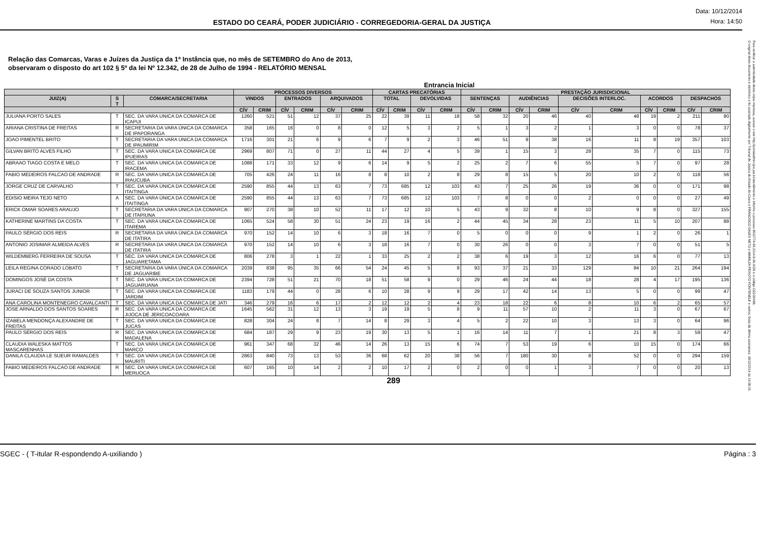ESTADO DO CEARÁ, PODER JUDICIÁRIO - CORREGEDORIA-GERAL DA JUSTIÇA
Data: 10/12/2014
Hora: 14:50
Relação das Comarcas, Varas e Juízes da Justiça da 1ª Instância que, no mês de SETEMBRO do Ano de 2013,
observaram o disposto do art 102 § 5º da lei Nº 12.342, de 28 de Julho de 1994 - RELATÓRIO MENSAL
Entrancia Inicial
| | | | PROCESSOS DIVERSOS | | | | | | CARTAS PRECATÓRIAS | | | | PRESTAÇÃO JURISDICIONAL | | | | | | | | | |
| --- | --- | --- | --- | --- | --- | --- | --- | --- | --- | --- | --- | --- | --- | --- | --- | --- | --- | --- | --- | --- | --- | --- |
| JUIZ(A) | S T | COMARCA/SECRETARIA | VINDOS | | ENTRADOS | | ARQUIVADOS | | TOTAL | | DEVOLVIDAS | | SENTENÇAS | | AUDIÊNCIAS | | DECISÕES INTERLOC. | | ACORDOS | | DESPACHOS | |
| | | | CÍV | CRIM | CÍV | CRIM | CÍV | CRIM | CÍV | CRIM | CÍV | CRIM | CÍV | CRIM | CÍV | CRIM | CÍV | CRIM | CÍV | CRIM | CÍV | CRIM |
| JULIANA PORTO SALES | T | SEC. DA VARA UNICA DA COMARCA DE ICAPUI | 1260 | 521 | 51 | 12 | 37 | 25 | 22 | 39 | 11 | 18 | 58 | 32 | 20 | 46 | 40 | 48 | 19 | 2 | 211 | 80 |
| ARIANA CRISTINA DE FREITAS | R | SECRETARIA DA VARA ÚNICA DA COMARCA DE IPAPORANGA | 358 | 165 | 16 | 0 | 8 | 0 | 12 | 5 | 3 | 2 | 5 | 1 | 3 | 2 | 1 | 3 | 0 | 0 | 78 | 37 |
| JOAO PIMENTEL BRITO | T | SECRETARIA DA VARA ÚNICA DA COMARCA DE IPAUMIRIM | 1716 | 301 | 21 | 6 | 9 | 6 | 7 | 9 | 2 | 3 | 46 | 51 | 9 | 38 | 16 | 11 | 8 | 19 | 357 | 103 |
| GILVAN BRITO ALVES FILHO | T | SEC. DA VARA UNICA DA COMARCA DE IPUEIRAS | 2969 | 807 | 71 | 0 | 27 | 11 | 44 | 27 | 4 | 5 | 39 | 1 | 15 | 3 | 28 | 35 | 7 | 0 | 115 | 73 |
| ABRAAO TIAGO COSTA E MELO | T | SEC. DA VARA UNICA DA COMARCA DE IRACEMA | 1088 | 171 | 33 | 12 | 9 | 6 | 14 | 9 | 5 | 2 | 25 | 2 | 7 | 6 | 55 | 5 | 7 | 0 | 97 | 28 |
| FABIO MEDEIROS FALCAO DE ANDRADE | R | SEC. DA VARA UNICA DA COMARCA DE IRAUCUBA | 705 | 426 | 24 | 11 | 16 | 8 | 8 | 10 | 2 | 8 | 29 | 8 | 15 | 5 | 20 | 10 | 2 | 0 | 118 | 56 |
| JORGE CRUZ DE CARVALHO | T | SEC. DA VARA ÚNICA DA COMARCA DE ITAITINGA | 2590 | 855 | 44 | 13 | 63 | 7 | 73 | 685 | 12 | 103 | 43 | 7 | 25 | 26 | 19 | 36 | 0 | 0 | 171 | 98 |
| EDISIO MEIRA TEJO NETO | A | SEC. DA VARA ÚNICA DA COMARCA DE ITAITINGA | 2590 | 855 | 44 | 13 | 63 | 7 | 73 | 685 | 12 | 103 | 7 | 8 | 0 | 0 | 2 | 0 | 0 | 0 | 27 | 49 |
| ERICK OMAR SOARES ARAUJO | T | SECRETARIA DA VARA ÚNICA DA COMARCA DE ITAPIUNA | 907 | 270 | 38 | 10 | 52 | 11 | 17 | 12 | 10 | 5 | 43 | 9 | 32 | 8 | 10 | 9 | 8 | 0 | 327 | 155 |
| KATHERINE MARTINS DA COSTA | T | SEC. DA VARA UNICA DA COMARCA DE ITAREMA | 1065 | 524 | 58 | 30 | 51 | 24 | 23 | 19 | 16 | 2 | 44 | 45 | 34 | 28 | 23 | 11 | 5 | 10 | 207 | 88 |
| PAULO SÉRGIO DOS REIS | R | SECRETARIA DA VARA ÚNICA DA COMARCA DE ITATIRA | 970 | 152 | 14 | 10 | 6 | 3 | 18 | 16 | 7 | 0 | 5 | 0 | 0 | 0 | 9 | 1 | 2 | 0 | 26 | 1 |
| ANTONIO JOSIMAR ALMEIDA ALVES | R | SECRETARIA DA VARA ÚNICA DA COMARCA DE ITATIRA | 970 | 152 | 14 | 10 | 6 | 3 | 18 | 16 | 7 | 0 | 30 | 26 | 0 | 0 | 3 | 7 | 0 | 0 | 51 | 5 |
| WILDEMBERG FERREIRA DE SOUSA | T | SEC. DA VARA UNICA DA COMARCA DE JAGUARETAMA | 806 | 278 | 3 | 1 | 22 | 1 | 33 | 25 | 2 | 2 | 38 | 6 | 19 | 3 | 12 | 16 | 6 | 0 | 77 | 13 |
| LEILA REGINA CORADO LOBATO | T | SECRETARIA DA VARA ÚNICA DA COMARCA DE JAGUARIBE | 2039 | 838 | 95 | 35 | 66 | 54 | 24 | 45 | 5 | 8 | 93 | 37 | 21 | 33 | 129 | 84 | 10 | 21 | 264 | 194 |
| DOMINGOS JOSÉ DA COSTA | T | SEC. DA VARA UNICA DA COMARCA DE JAGUARUANA | 2394 | 728 | 51 | 21 | 70 | 18 | 51 | 58 | 9 | 0 | 29 | 46 | 24 | 44 | 18 | 28 | 4 | 17 | 195 | 136 |
| JURACI DE SOUZA SANTOS JUNIOR | T | SEC. DA VARA UNICA DA COMARCA DE JARDIM | 1183 | 179 | 44 | 0 | 28 | 6 | 10 | 28 | 9 | 9 | 29 | 17 | 42 | 14 | 13 | 5 | 0 | 0 | 99 | 47 |
| ANA CAROLINA MONTENEGRO CAVALCANTI | T | SEC. DA VARA UNICA DA COMARCA DE JATI | 346 | 279 | 16 | 6 | 17 | 2 | 12 | 12 | 2 | 4 | 23 | 18 | 22 | 6 | 8 | 10 | 6 | 2 | 65 | 57 |
| JOSE ARNALDO DOS SANTOS SOARES | R | SEC. DA VARA UNICA DA COMARCA DE JIJOCA DE JERICOACOARA | 1645 | 562 | 31 | 12 | 13 | 3 | 19 | 19 | 5 | 8 | 9 | 11 | 57 | 10 | 2 | 11 | 3 | 0 | 67 | 67 |
| IZABELA MENDONÇA ALEXANDRE DE FREITAS | T | SEC. DA VARA UNICA DA COMARCA DE JUCAS | 828 | 304 | 24 | 8 | 7 | 14 | 8 | 29 | 3 | 4 | 5 | 2 | 22 | 10 | 3 | 13 | 3 | 0 | 64 | 96 |
| PAULO SÉRGIO DOS REIS | R | SEC. DA VARA UNICA DA COMARCA DE MADALENA | 684 | 187 | 29 | 9 | 23 | 19 | 30 | 13 | 5 | 1 | 16 | 14 | 11 | 7 | 1 | 21 | 8 | 3 | 59 | 47 |
| CLAUDIA WALESKA MATTOS MASCARENHAS | T | SEC. DA VARA UNICA DA COMARCA DE MARCO | 961 | 347 | 68 | 32 | 46 | 14 | 26 | 13 | 15 | 6 | 74 | 7 | 53 | 19 | 6 | 10 | 15 | 0 | 174 | 66 |
| DANILA CLAUDIA LE SUEUR RAMALDES | T | SEC. DA VARA UNICA DA COMARCA DE MAURITI | 2863 | 840 | 73 | 13 | 53 | 36 | 68 | 62 | 20 | 38 | 56 | 7 | 180 | 30 | 8 | 52 | 0 | 0 | 294 | 159 |
| FABIO MEDEIROS FALCAO DE ANDRADE | R | SEC. DA VARA UNICA DA COMARCA DE MERUOCA | 607 | 165 | 10 | 14 | 2 | 2 | 10 | 17 | 2 | 0 | 2 | 0 | 0 | 1 | 3 | 7 | 0 | 0 | 20 | 13 |
289
SGEC - ( T-itular R-espondendo A-uxiliando ) Página : 3
O original deste documento é eletrônico e foi assinado digitalmente por Tribunal de Justica do Estado do Ceara e FRANCISCO SALES NETO e MARILZA PEIXOTO FONTENELE e outros. Data da última assinatura: 18/12/2014 às 14:38:15.
Para verificar a autenticidade desta cópia impressa, acesse o site http://portaladmin.tjce.jus.br/atendimento e informe o processo 8502774-93.2014.8.06.0026 e o código OZ20SX96.